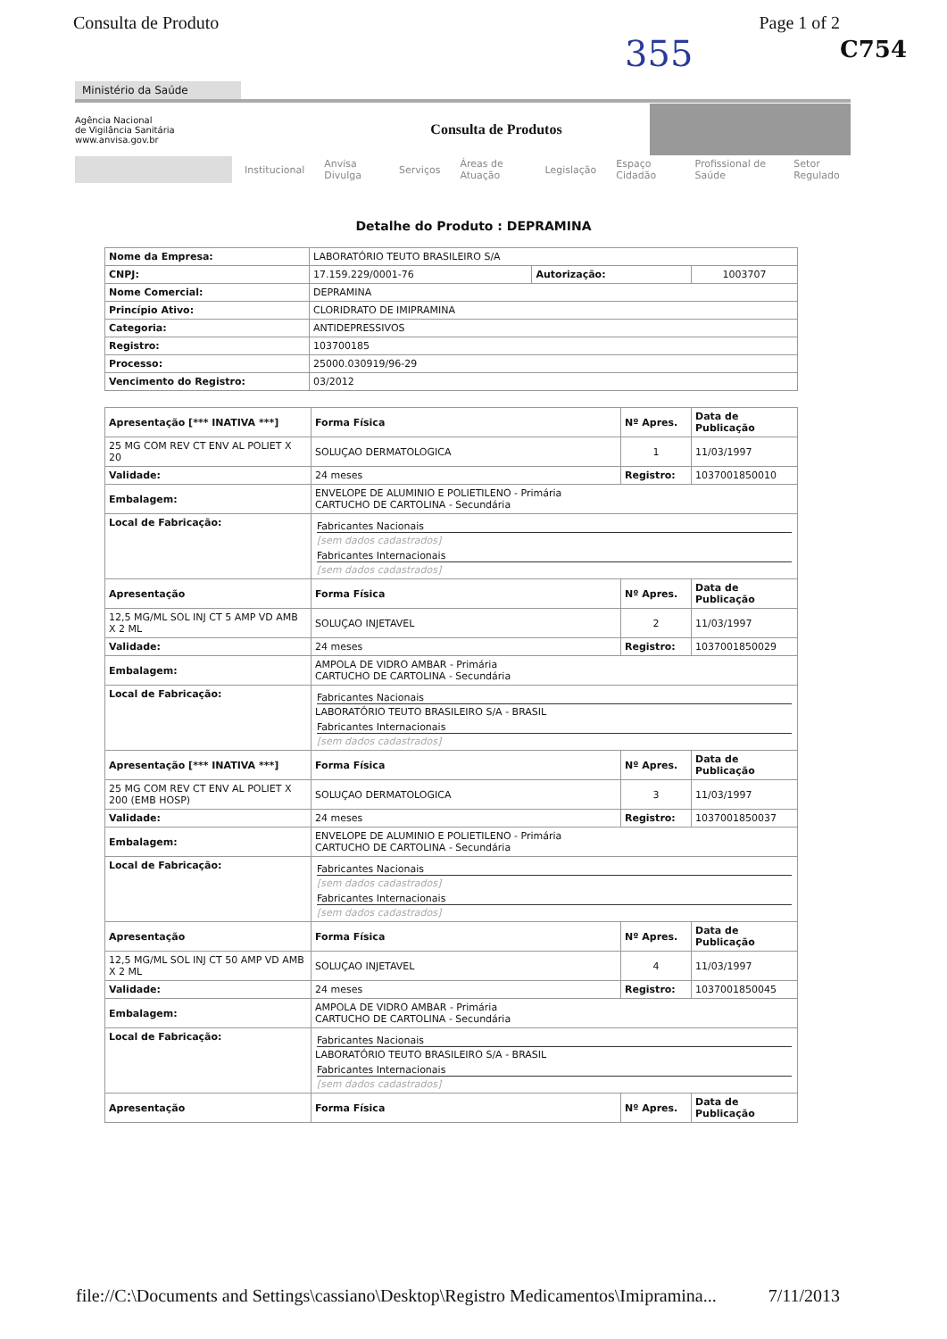Consulta de Produto Page 1 of 2
C754
355
Ministério da Saúde
Agência Nacional
de Vigilância Sanitária
www.anvisa.gov.br
Consulta de Produtos
Institucional Anvisa Divulga Serviços Áreas de Atuação Legislação Espaço Cidadão Profissional de Saúde Setor Regulado
Detalhe do Produto : DEPRAMINA
| Nome da Empresa: | LABORATÓRIO TEUTO BRASILEIRO S/A | | |
| CNPJ: | 17.159.229/0001-76 | Autorização: | 1003707 |
| Nome Comercial: | DEPRAMINA | | |
| Princípio Ativo: | CLORIDRATO DE IMIPRAMINA | | |
| Categoria: | ANTIDEPRESSIVOS | | |
| Registro: | 103700185 | | |
| Processo: | 25000.030919/96-29 | | |
| Vencimento do Registro: | 03/2012 | | |
| Apresentação [*** INATIVA ***] | Forma Física | Nº Apres. | Data de Publicação |
| --- | --- | --- | --- |
| 25 MG COM REV CT ENV AL POLIET X 20 | SOLUÇAO DERMATOLOGICA | 1 | 11/03/1997 |
| Validade: | 24 meses | Registro: | 1037001850010 |
| Embalagem: | ENVELOPE DE ALUMINIO E POLIETILENO - Primária CARTUCHO DE CARTOLINA - Secundária | | |
| Local de Fabricação: | Fabricantes Nacionais [sem dados cadastrados] Fabricantes Internacionais [sem dados cadastrados] | | |
| Apresentação | Forma Física | Nº Apres. | Data de Publicação |
| 12,5 MG/ML SOL INJ CT 5 AMP VD AMB X 2 ML | SOLUÇAO INJETAVEL | 2 | 11/03/1997 |
| Validade: | 24 meses | Registro: | 1037001850029 |
| Embalagem: | AMPOLA DE VIDRO AMBAR - Primária CARTUCHO DE CARTOLINA - Secundária | | |
| Local de Fabricação: | Fabricantes Nacionais LABORATÓRIO TEUTO BRASILEIRO S/A - BRASIL Fabricantes Internacionais [sem dados cadastrados] | | |
| Apresentação [*** INATIVA ***] | Forma Física | Nº Apres. | Data de Publicação |
| 25 MG COM REV CT ENV AL POLIET X 200 (EMB HOSP) | SOLUÇAO DERMATOLOGICA | 3 | 11/03/1997 |
| Validade: | 24 meses | Registro: | 1037001850037 |
| Embalagem: | ENVELOPE DE ALUMINIO E POLIETILENO - Primária CARTUCHO DE CARTOLINA - Secundária | | |
| Local de Fabricação: | Fabricantes Nacionais [sem dados cadastrados] Fabricantes Internacionais [sem dados cadastrados] | | |
| Apresentação | Forma Física | Nº Apres. | Data de Publicação |
| 12,5 MG/ML SOL INJ CT 50 AMP VD AMB X 2 ML | SOLUÇAO INJETAVEL | 4 | 11/03/1997 |
| Validade: | 24 meses | Registro: | 1037001850045 |
| Embalagem: | AMPOLA DE VIDRO AMBAR - Primária CARTUCHO DE CARTOLINA - Secundária | | |
| Local de Fabricação: | Fabricantes Nacionais LABORATÓRIO TEUTO BRASILEIRO S/A - BRASIL Fabricantes Internacionais [sem dados cadastrados] | | |
| Apresentação | Forma Física | Nº Apres. | Data de Publicação |
file://C:\Documents and Settings\cassiano\Desktop\Registro Medicamentos\Imipramina... 7/11/2013